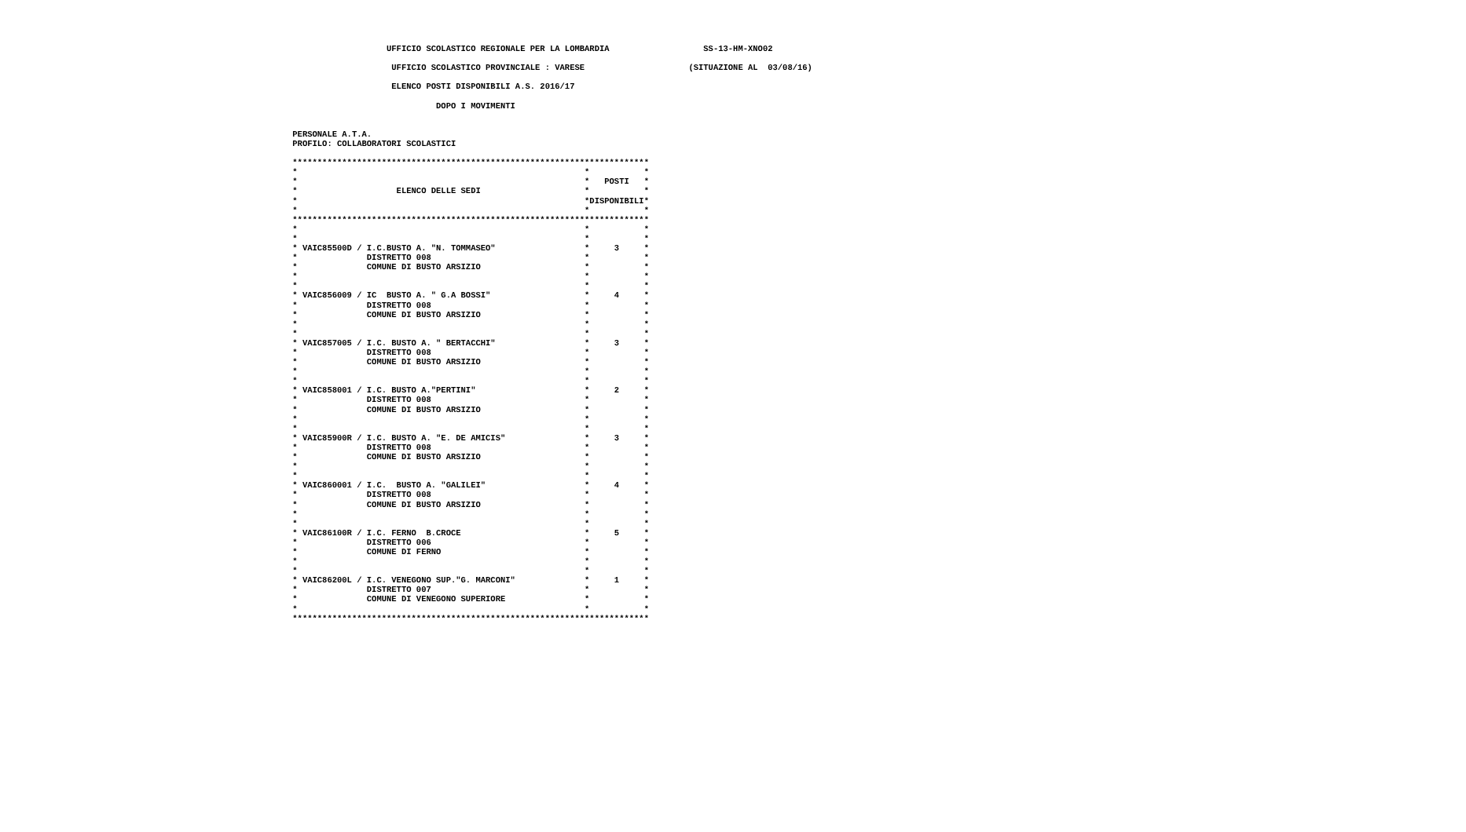UFFICIO SCOLASTICO REGIONALE PER LA LOMBARDIA                   SS-13-HM-XNO02

                     UFFICIO SCOLASTICO PROVINCIALE : VARESE                     (SITUAZIONE AL  03/08/16)

                     ELENCO POSTI DISPONIBILI A.S. 2016/17

                              DOPO I MOVIMENTI


 PERSONALE A.T.A.
 PROFILO: COLLABORATORI SCOLASTICI

 ************************************************************************
 *                                                          *           *
 *                                                          *   POSTI   *
 *                    ELENCO DELLE SEDI                     *           *
 *                                                          *DISPONIBILI*
 *                                                          *           *
 ************************************************************************
 *                                                          *           *
 *                                                          *           *
 * VAIC85500D / I.C.BUSTO A. "N. TOMMASEO"                  *     3     *
 *              DISTRETTO 008                               *           *
 *              COMUNE DI BUSTO ARSIZIO                     *           *
 *                                                          *           *
 *                                                          *           *
 * VAIC856009 / IC  BUSTO A. " G.A BOSSI"                   *     4     *
 *              DISTRETTO 008                               *           *
 *              COMUNE DI BUSTO ARSIZIO                     *           *
 *                                                          *           *
 *                                                          *           *
 * VAIC857005 / I.C. BUSTO A. " BERTACCHI"                  *     3     *
 *              DISTRETTO 008                               *           *
 *              COMUNE DI BUSTO ARSIZIO                     *           *
 *                                                          *           *
 *                                                          *           *
 * VAIC858001 / I.C. BUSTO A."PERTINI"                      *     2     *
 *              DISTRETTO 008                               *           *
 *              COMUNE DI BUSTO ARSIZIO                     *           *
 *                                                          *           *
 *                                                          *           *
 * VAIC85900R / I.C. BUSTO A. "E. DE AMICIS"                *     3     *
 *              DISTRETTO 008                               *           *
 *              COMUNE DI BUSTO ARSIZIO                     *           *
 *                                                          *           *
 *                                                          *           *
 * VAIC860001 / I.C.  BUSTO A. "GALILEI"                    *     4     *
 *              DISTRETTO 008                               *           *
 *              COMUNE DI BUSTO ARSIZIO                     *           *
 *                                                          *           *
 *                                                          *           *
 * VAIC86100R / I.C. FERNO  B.CROCE                         *     5     *
 *              DISTRETTO 006                               *           *
 *              COMUNE DI FERNO                             *           *
 *                                                          *           *
 *                                                          *           *
 * VAIC86200L / I.C. VENEGONO SUP."G. MARCONI"              *     1     *
 *              DISTRETTO 007                               *           *
 *              COMUNE DI VENEGONO SUPERIORE                *           *
 *                                                          *           *
 ************************************************************************